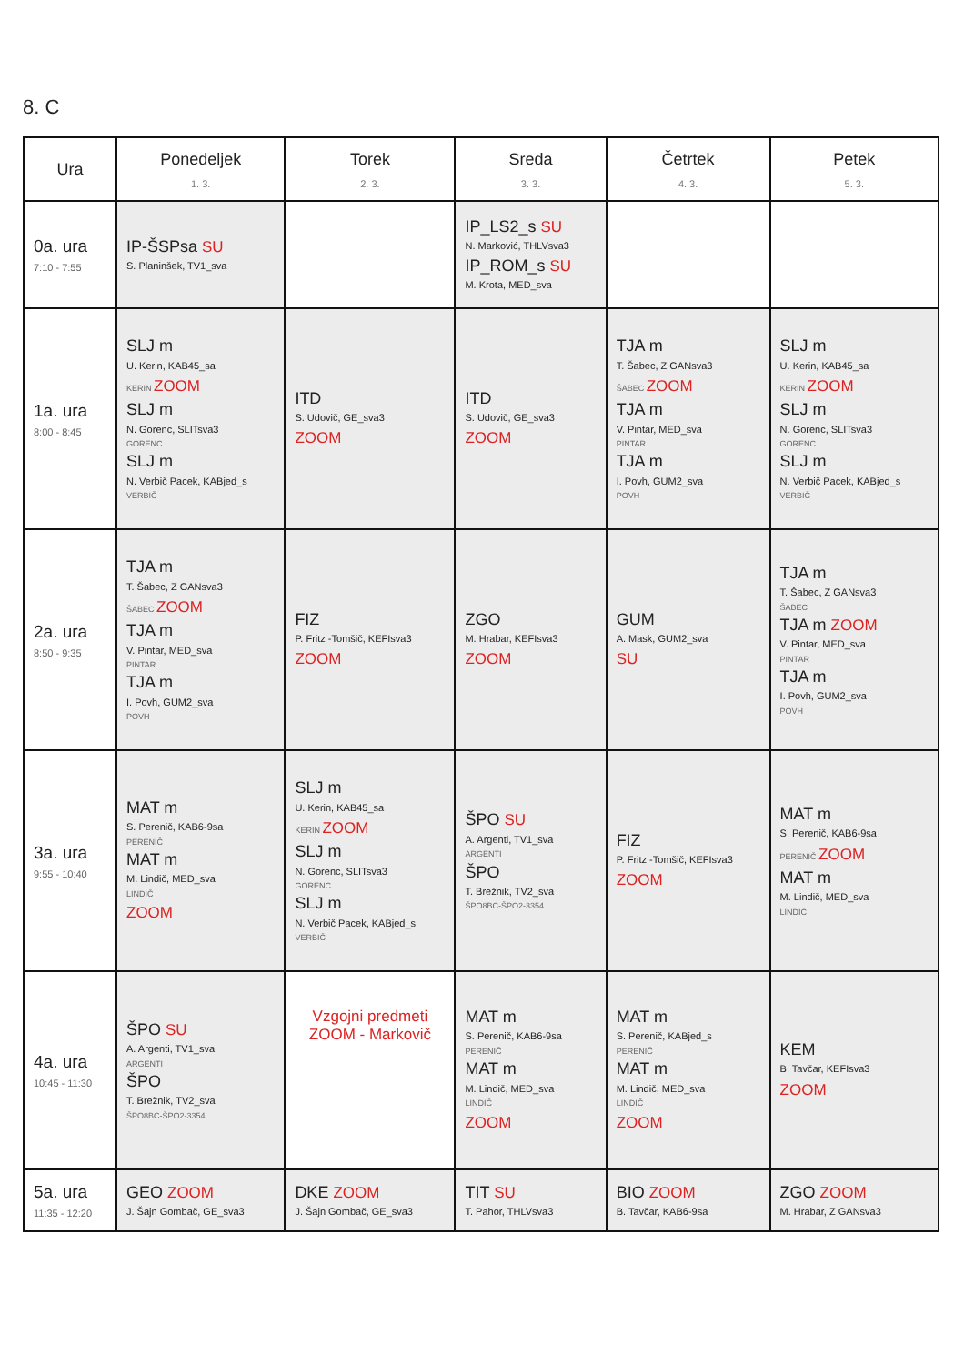8. C
| Ura | Ponedeljek 1. 3. | Torek 2. 3. | Sreda 3. 3. | Četrtek 4. 3. | Petek 5. 3. |
| --- | --- | --- | --- | --- | --- |
| 0a. ura 7:10 - 7:55 | IP-ŠSPsa SU S. Planinšek, TV1_sva | | IP_LS2_s SU N. Marković, THLVsva3 IP_ROM_s SU M. Krota, MED_sva | | |
| 1a. ura 8:00 - 8:45 | SLJ m U. Kerin, KAB45_sa KERIN ZOOM SLJ m N. Gorenc, SLITsva3 GORENC SLJ m N. Verbič Pacek, KABjed_s VERBIČ | ITD S. Udovič, GE_sva3 ZOOM | ITD S. Udovič, GE_sva3 ZOOM | TJA m T. Šabec, Z GANsva3 ŠABEC ZOOM TJA m V. Pintar, MED_sva PINTAR TJA m I. Povh, GUM2_sva POVH | SLJ m U. Kerin, KAB45_sa KERIN ZOOM SLJ m N. Gorenc, SLITsva3 GORENC SLJ m N. Verbič Pacek, KABjed_s VERBIČ |
| 2a. ura 8:50 - 9:35 | TJA m T. Šabec, Z GANsva3 ŠABEC ZOOM TJA m V. Pintar, MED_sva PINTAR TJA m I. Povh, GUM2_sva POVH | FIZ P. Fritz -Tomšič, KEFIsva3 ZOOM | ZGO M. Hrabar, KEFIsva3 ZOOM | GUM A. Mask, GUM2_sva SU | TJA m T. Šabec, Z GANsva3 ŠABEC TJA m ZOOM V. Pintar, MED_sva PINTAR TJA m I. Povh, GUM2_sva POVH |
| 3a. ura 9:55 - 10:40 | MAT m S. Perenič, KAB6-9sa PERENIČ MAT m M. Lindič, MED_sva LINDIČ ZOOM | SLJ m U. Kerin, KAB45_sa KERIN ZOOM SLJ m N. Gorenc, SLITsva3 GORENC SLJ m N. Verbič Pacek, KABjed_s VERBIČ | ŠPO SU A. Argenti, TV1_sva ARGENTI ŠPO T. Brežnik, TV2_sva ŠPO8BC-ŠPO2-3354 | FIZ P. Fritz -Tomšič, KEFIsva3 ZOOM | MAT m S. Perenič, KAB6-9sa PERENIČ ZOOM MAT m M. Lindič, MED_sva LINDIČ |
| 4a. ura 10:45 - 11:30 | ŠPO SU A. Argenti, TV1_sva ARGENTI ŠPO T. Brežnik, TV2_sva ŠPO8BC-ŠPO2-3354 | Vzgojni predmeti ZOOM - Markovič | MAT m S. Perenič, KAB6-9sa PERENIČ MAT m M. Lindič, MED_sva LINDIČ ZOOM | MAT m S. Perenič, KABjed_s PERENIČ MAT m M. Lindič, MED_sva LINDIČ ZOOM | KEM B. Tavčar, KEFIsva3 ZOOM |
| 5a. ura 11:35 - 12:20 | GEO ZOOM J. Šajn Gombač, GE_sva3 | DKE ZOOM J. Šajn Gombač, GE_sva3 | TIT SU T. Pahor, THLVsva3 | BIO ZOOM B. Tavčar, KAB6-9sa | ZGO ZOOM M. Hrabar, Z GANsva3 |